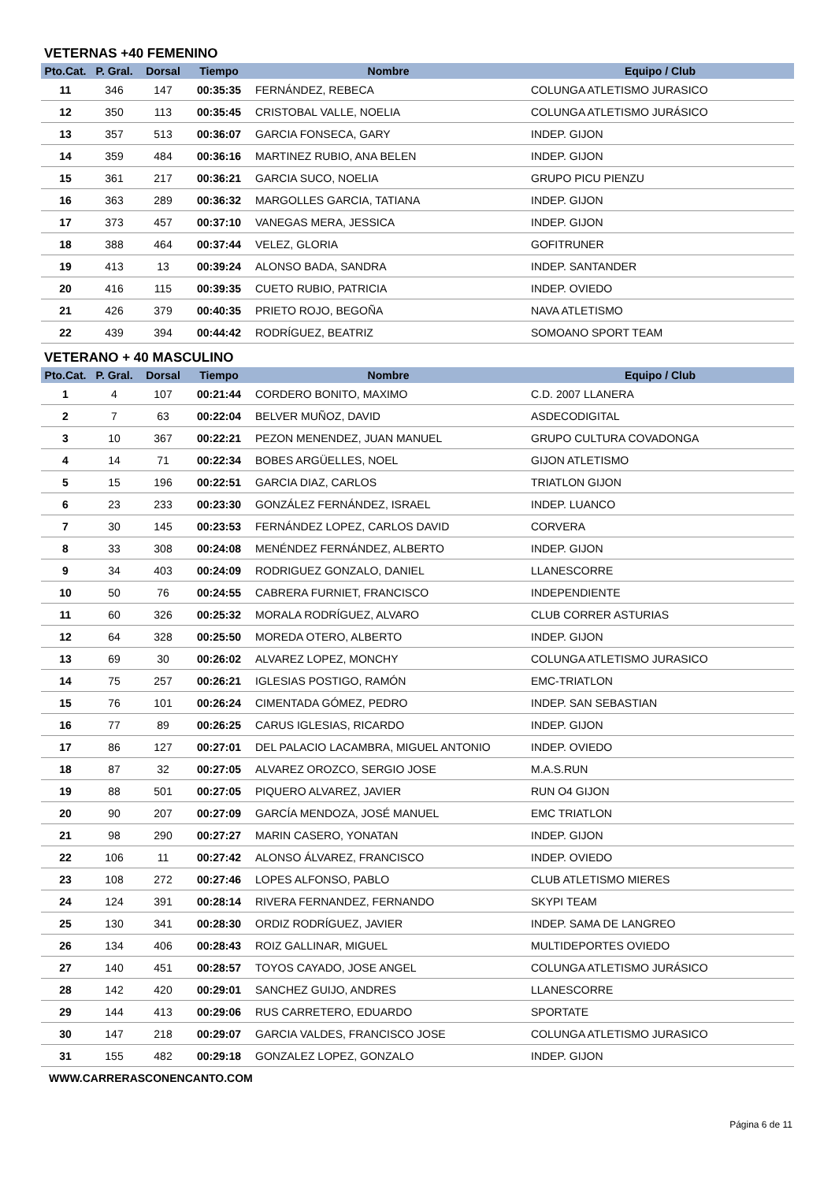VETERNAS +40 FEMENINO
| Pto.Cat. | P. Gral. | Dorsal | Tiempo | Nombre | Equipo / Club |
| --- | --- | --- | --- | --- | --- |
| 11 | 346 | 147 | 00:35:35 | FERNÁNDEZ, REBECA | COLUNGA ATLETISMO JURASICO |
| 12 | 350 | 113 | 00:35:45 | CRISTOBAL VALLE, NOELIA | COLUNGA ATLETISMO JURÁSICO |
| 13 | 357 | 513 | 00:36:07 | GARCIA FONSECA, GARY | INDEP. GIJON |
| 14 | 359 | 484 | 00:36:16 | MARTINEZ RUBIO, ANA BELEN | INDEP. GIJON |
| 15 | 361 | 217 | 00:36:21 | GARCIA SUCO, NOELIA | GRUPO PICU PIENZU |
| 16 | 363 | 289 | 00:36:32 | MARGOLLES GARCIA, TATIANA | INDEP. GIJON |
| 17 | 373 | 457 | 00:37:10 | VANEGAS MERA, JESSICA | INDEP. GIJON |
| 18 | 388 | 464 | 00:37:44 | VELEZ, GLORIA | GOFITRUNER |
| 19 | 413 | 13 | 00:39:24 | ALONSO BADA, SANDRA | INDEP. SANTANDER |
| 20 | 416 | 115 | 00:39:35 | CUETO RUBIO, PATRICIA | INDEP. OVIEDO |
| 21 | 426 | 379 | 00:40:35 | PRIETO ROJO, BEGOÑA | NAVA ATLETISMO |
| 22 | 439 | 394 | 00:44:42 | RODRÍGUEZ, BEATRIZ | SOMOANO SPORT TEAM |
VETERANO + 40 MASCULINO
| Pto.Cat. | P. Gral. | Dorsal | Tiempo | Nombre | Equipo / Club |
| --- | --- | --- | --- | --- | --- |
| 1 | 4 | 107 | 00:21:44 | CORDERO BONITO, MAXIMO | C.D. 2007 LLANERA |
| 2 | 7 | 63 | 00:22:04 | BELVER MUÑOZ, DAVID | ASDECODIGITAL |
| 3 | 10 | 367 | 00:22:21 | PEZON MENENDEZ, JUAN MANUEL | GRUPO CULTURA COVADONGA |
| 4 | 14 | 71 | 00:22:34 | BOBES ARGÜELLES, NOEL | GIJON ATLETISMO |
| 5 | 15 | 196 | 00:22:51 | GARCIA DIAZ, CARLOS | TRIATLON GIJON |
| 6 | 23 | 233 | 00:23:30 | GONZÁLEZ FERNÁNDEZ, ISRAEL | INDEP. LUANCO |
| 7 | 30 | 145 | 00:23:53 | FERNÁNDEZ LOPEZ, CARLOS DAVID | CORVERA |
| 8 | 33 | 308 | 00:24:08 | MENÉNDEZ FERNÁNDEZ, ALBERTO | INDEP. GIJON |
| 9 | 34 | 403 | 00:24:09 | RODRIGUEZ GONZALO, DANIEL | LLANESCORRE |
| 10 | 50 | 76 | 00:24:55 | CABRERA FURNIET, FRANCISCO | INDEPENDIENTE |
| 11 | 60 | 326 | 00:25:32 | MORALA RODRÍGUEZ, ALVARO | CLUB CORRER ASTURIAS |
| 12 | 64 | 328 | 00:25:50 | MOREDA OTERO, ALBERTO | INDEP. GIJON |
| 13 | 69 | 30 | 00:26:02 | ALVAREZ LOPEZ, MONCHY | COLUNGA ATLETISMO JURASICO |
| 14 | 75 | 257 | 00:26:21 | IGLESIAS POSTIGO, RAMÓN | EMC-TRIATLON |
| 15 | 76 | 101 | 00:26:24 | CIMENTADA GÓMEZ, PEDRO | INDEP. SAN SEBASTIAN |
| 16 | 77 | 89 | 00:26:25 | CARUS IGLESIAS, RICARDO | INDEP. GIJON |
| 17 | 86 | 127 | 00:27:01 | DEL PALACIO LACAMBRA, MIGUEL ANTONIO | INDEP. OVIEDO |
| 18 | 87 | 32 | 00:27:05 | ALVAREZ OROZCO, SERGIO JOSE | M.A.S.RUN |
| 19 | 88 | 501 | 00:27:05 | PIQUERO ALVAREZ, JAVIER | RUN O4 GIJON |
| 20 | 90 | 207 | 00:27:09 | GARCÍA MENDOZA, JOSÉ MANUEL | EMC TRIATLON |
| 21 | 98 | 290 | 00:27:27 | MARIN CASERO, YONATAN | INDEP. GIJON |
| 22 | 106 | 11 | 00:27:42 | ALONSO ÁLVAREZ, FRANCISCO | INDEP. OVIEDO |
| 23 | 108 | 272 | 00:27:46 | LOPES ALFONSO, PABLO | CLUB ATLETISMO MIERES |
| 24 | 124 | 391 | 00:28:14 | RIVERA FERNANDEZ, FERNANDO | SKYPI TEAM |
| 25 | 130 | 341 | 00:28:30 | ORDIZ RODRÍGUEZ, JAVIER | INDEP. SAMA DE LANGREO |
| 26 | 134 | 406 | 00:28:43 | ROIZ GALLINAR, MIGUEL | MULTIDEPORTES OVIEDO |
| 27 | 140 | 451 | 00:28:57 | TOYOS CAYADO, JOSE ANGEL | COLUNGA ATLETISMO JURÁSICO |
| 28 | 142 | 420 | 00:29:01 | SANCHEZ GUIJO, ANDRES | LLANESCORRE |
| 29 | 144 | 413 | 00:29:06 | RUS CARRETERO, EDUARDO | SPORTATE |
| 30 | 147 | 218 | 00:29:07 | GARCIA VALDES, FRANCISCO JOSE | COLUNGA ATLETISMO JURASICO |
| 31 | 155 | 482 | 00:29:18 | GONZALEZ LOPEZ, GONZALO | INDEP. GIJON |
WWW.CARRERASCONENCANTO.COM
Página 6 de 11